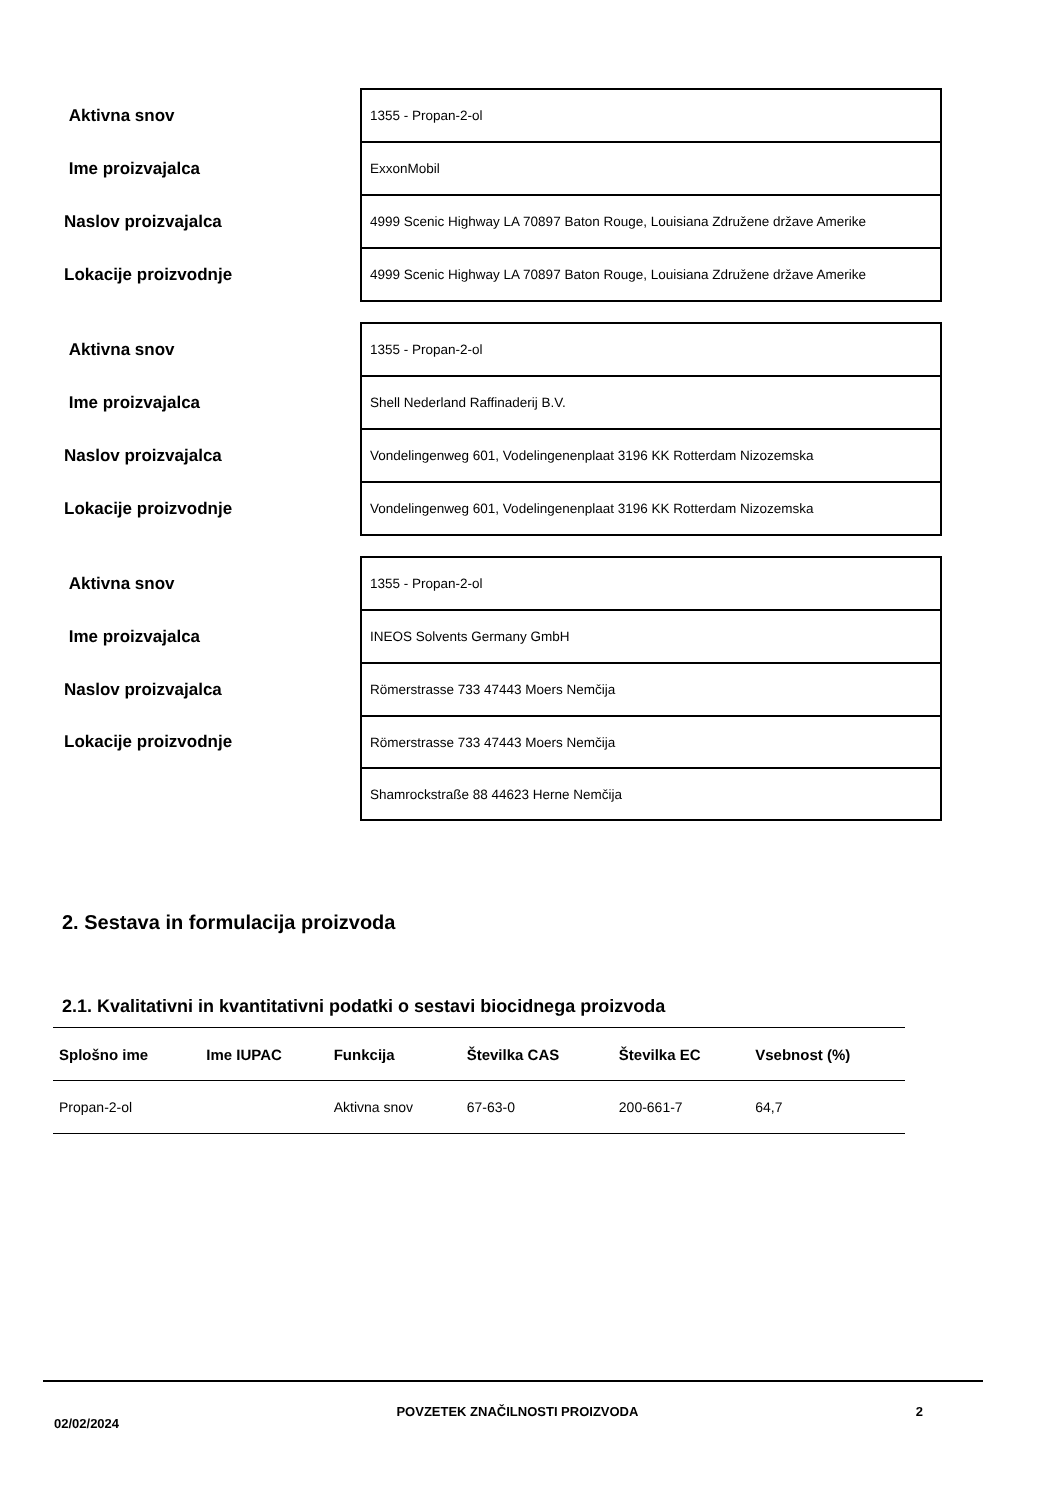| Aktivna snov | 1355 - Propan-2-ol |
| Ime proizvajalca | ExxonMobil |
| Naslov proizvajalca | 4999 Scenic Highway LA 70897 Baton Rouge, Louisiana Združene države Amerike |
| Lokacije proizvodnje | 4999 Scenic Highway LA 70897 Baton Rouge, Louisiana Združene države Amerike |
| Aktivna snov | 1355 - Propan-2-ol |
| Ime proizvajalca | Shell Nederland Raffinaderij B.V. |
| Naslov proizvajalca | Vondelingenweg 601, Vodelingenenplaat 3196 KK Rotterdam Nizozemska |
| Lokacije proizvodnje | Vondelingenweg 601, Vodelingenenplaat 3196 KK Rotterdam Nizozemska |
| Aktivna snov | 1355 - Propan-2-ol |
| Ime proizvajalca | INEOS Solvents Germany GmbH |
| Naslov proizvajalca | Römerstrasse 733 47443 Moers Nemčija |
| Lokacije proizvodnje | Römerstrasse 733 47443 Moers Nemčija |
| | Shamrockstraße 88 44623 Herne Nemčija |
2. Sestava in formulacija proizvoda
2.1. Kvalitativni in kvantitativni podatki o sestavi biocidnega proizvoda
| Splošno ime | Ime IUPAC | Funkcija | Številka CAS | Številka EC | Vsebnost (%) |
| --- | --- | --- | --- | --- | --- |
| Propan-2-ol | | Aktivna snov | 67-63-0 | 200-661-7 | 64,7 |
02/02/2024 POVZETEK ZNAČILNOSTI PROIZVODA 2